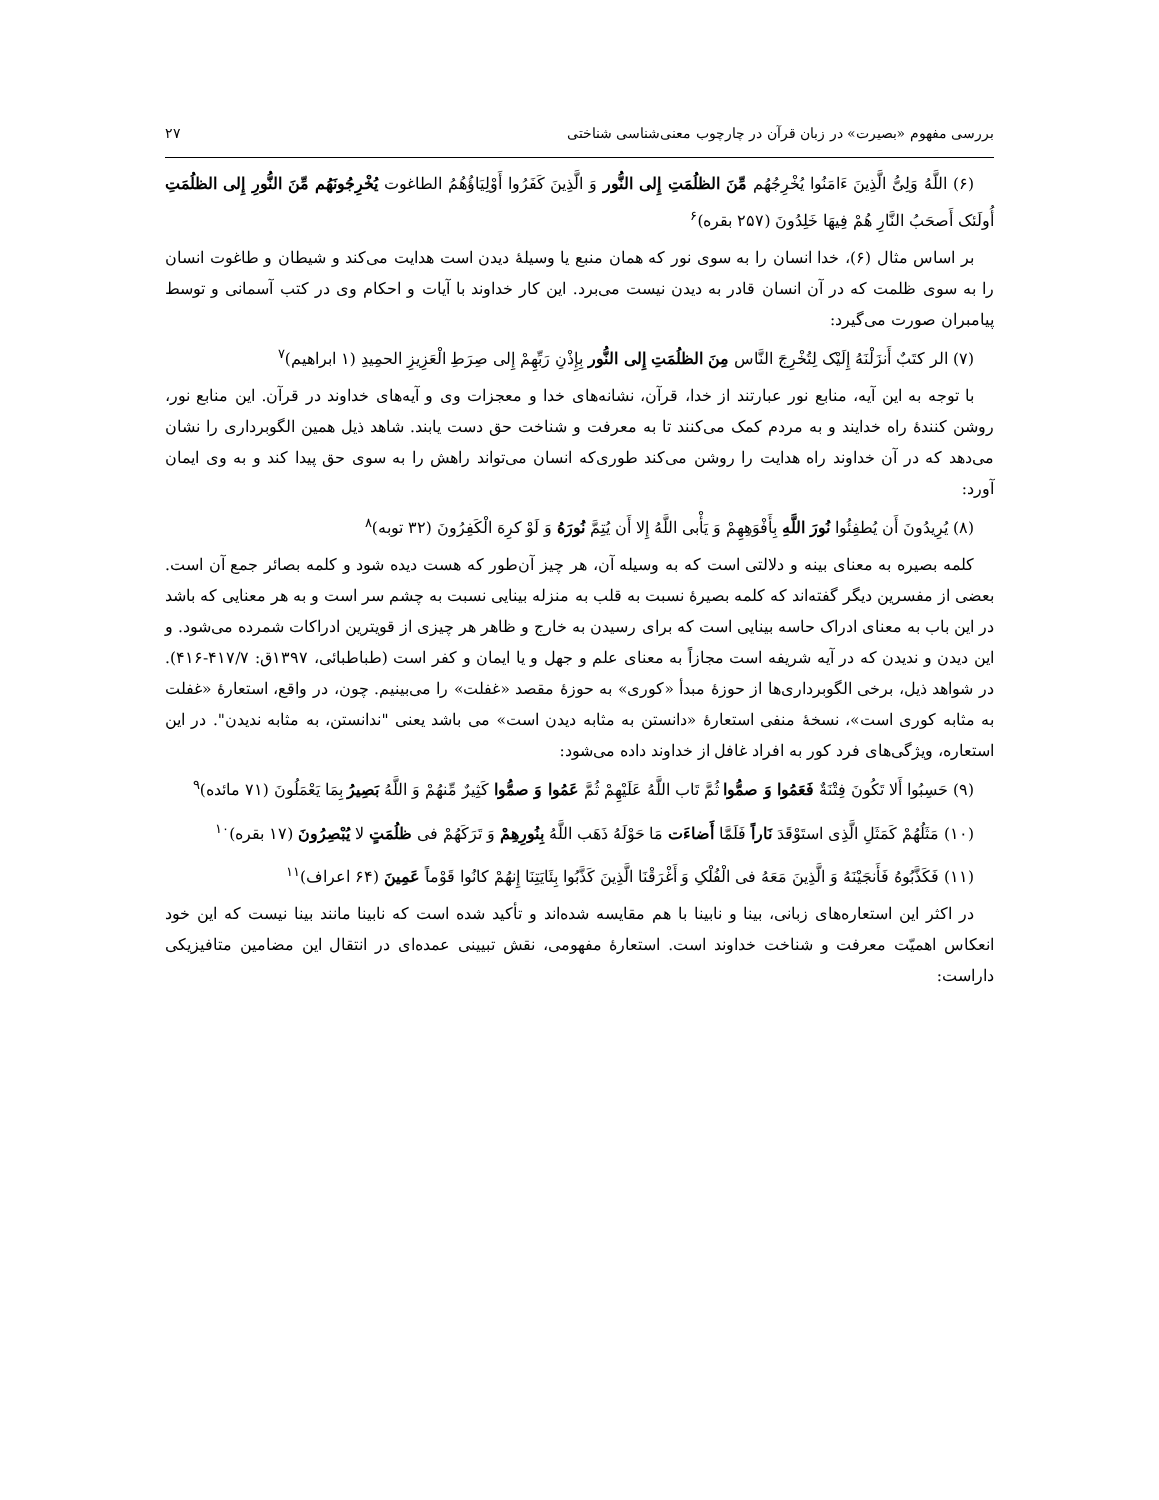بررسی مفهوم «بصیرت» در زبان قرآن در چارچوب معنی‌شناسی شناختی ۲۷
(۶) اللَّهُ وَلِیُّ الَّذِینَ ءَامَنُوا یُخْرِجُهُم مِّنَ الظلُمَتِ إِلی النُّور وَ الَّذِینَ کَفَرُوا أَوْلِیَاؤُهُمُ الطاغوت یُخْرِجُونَهُم مِّنَ النُّورِ إِلی الظلُمَتِ أُولَئک أَصحَبُ النَّارِ هُمْ فِیهَا خَلِدُونَ (۲۵۷ بقره)<sup>۶</sup>
بر اساس مثال (۶)، خدا انسان را به سوی نور که همان منبع یا وسیلهٔ دیدن است هدایت می‌کند و شیطان و طاغوت انسان را به سوی ظلمت که در آن انسان قادر به دیدن نیست می‌برد. این کار خداوند با آیات و احکام وی در کتب آسمانی و توسط پیامبران صورت می‌گیرد:
(۷) الر کتَبٌ أَنزَلْنَهُ إِلَیْک لِتُخْرِجَ النَّاس مِنَ الظلُمَتِ إِلی النُّور بِإِذْنِ رَبِّهِمْ إِلی صِرَطِ الْعَزِیزِ الحمِیدِ (۱ ابراهیم)<sup>۷</sup>
با توجه به این آیه، منابع نور عبارتند از خدا، قرآن، نشانه‌های خدا و معجزات وی و آیه‌های خداوند در قرآن. این منابع نور، روشن کنندهٔ راه خدایند و به مردم کمک می‌کنند تا به معرفت و شناخت حق دست یابند. شاهد ذیل همین الگوبرداری را نشان می‌دهد که در آن خداوند راه هدایت را روشن می‌کند طوری‌که انسان می‌تواند راهش را به سوی حق پیدا کند و به وی ایمان آورد:
(۸) یُرِیدُونَ أَن یُطفِئُوا نُورَ اللَّهِ بِأَفْوَهِهِمْ وَ یَأْبی اللَّهُ إِلا أَن یُتِمَّ نُورَهُ وَ لَوْ کرِهَ الْکَفِرُونَ (۳۲ توبه)<sup>۸</sup>
کلمه بصیره به معنای بینه و دلالتی است که به وسیله آن، هر چیز آن‌طور که هست دیده شود و کلمه بصائر جمع آن است. بعضی از مفسرین دیگر گفته‌اند که کلمه بصیرهٔ نسبت به قلب به منزله بینایی نسبت به چشم سر است و به هر معنایی که باشد در این باب به معنای ادراک حاسه بینایی است که برای رسیدن به خارج و ظاهر هر چیزی از قویترین ادراکات شمرده می‌شود. و این دیدن و ندیدن که در آیه شریفه است مجازاً به معنای علم و جهل و یا ایمان و کفر است (طباطبائی، ۱۳۹۷ق: ۴۱۷/۷-۴۱۶). در شواهد ذیل، برخی الگوبرداری‌ها از حوزهٔ مبدأ «کوری» به حوزهٔ مقصد «غفلت» را می‌بینیم. چون، در واقع، استعارهٔ «غفلت به مثابه کوری است»، نسخهٔ منفی استعارهٔ «دانستن به مثابه دیدن است» می باشد یعنی "ندانستن، به مثابه ندیدن". در این استعاره، ویژگی‌های فرد کور به افراد غافل از خداوند داده می‌شود:
(۹) حَسِبُوا أَلا تَکُونَ فِتْنَةٌ فَعَمُوا وَ صمُّوا ثُمَّ تَاب اللَّهُ عَلَیْهِمْ ثُمَّ عَمُوا وَ صمُّوا کَثِیرٌ مِّنهُمْ وَ اللَّهُ بَصِیرُ بِمَا یَعْمَلُونَ (۷۱ مائده)<sup>۹</sup>
(۱۰) مَثَلُهُمْ کَمَثَلِ الَّذِی استَوْقَدَ نَاراً فَلَمَّا أَضاءَت مَا حَوْلَهُ ذَهَب اللَّهُ بِنُورِهِمْ وَ تَرَکَهُمْ فی ظلُمَتٍ لا یُبْصِرُونَ (۱۷ بقره)<sup>۱۰</sup>
(۱۱) فَکَذَّبُوهُ فَأَنجَیْنَهُ وَ الَّذِینَ مَعَهُ فی الْفُلْکِ وَ أَغْرَقْنَا الَّذِینَ کَذَّبُوا بِئَایَتِنَا إِنهُمْ کانُوا قَوْماً عَمِینَ (۶۴ اعراف)<sup>۱۱</sup>
در اکثر این استعاره‌های زبانی، بینا و نابینا با هم مقایسه شده‌اند و تأکید شده است که نابینا مانند بینا نیست که این خود انعکاس اهمیّت معرفت و شناخت خداوند است. استعارهٔ مفهومی، نقش تبیینی عمده‌ای در انتقال این مضامین متافیزیکی داراست: